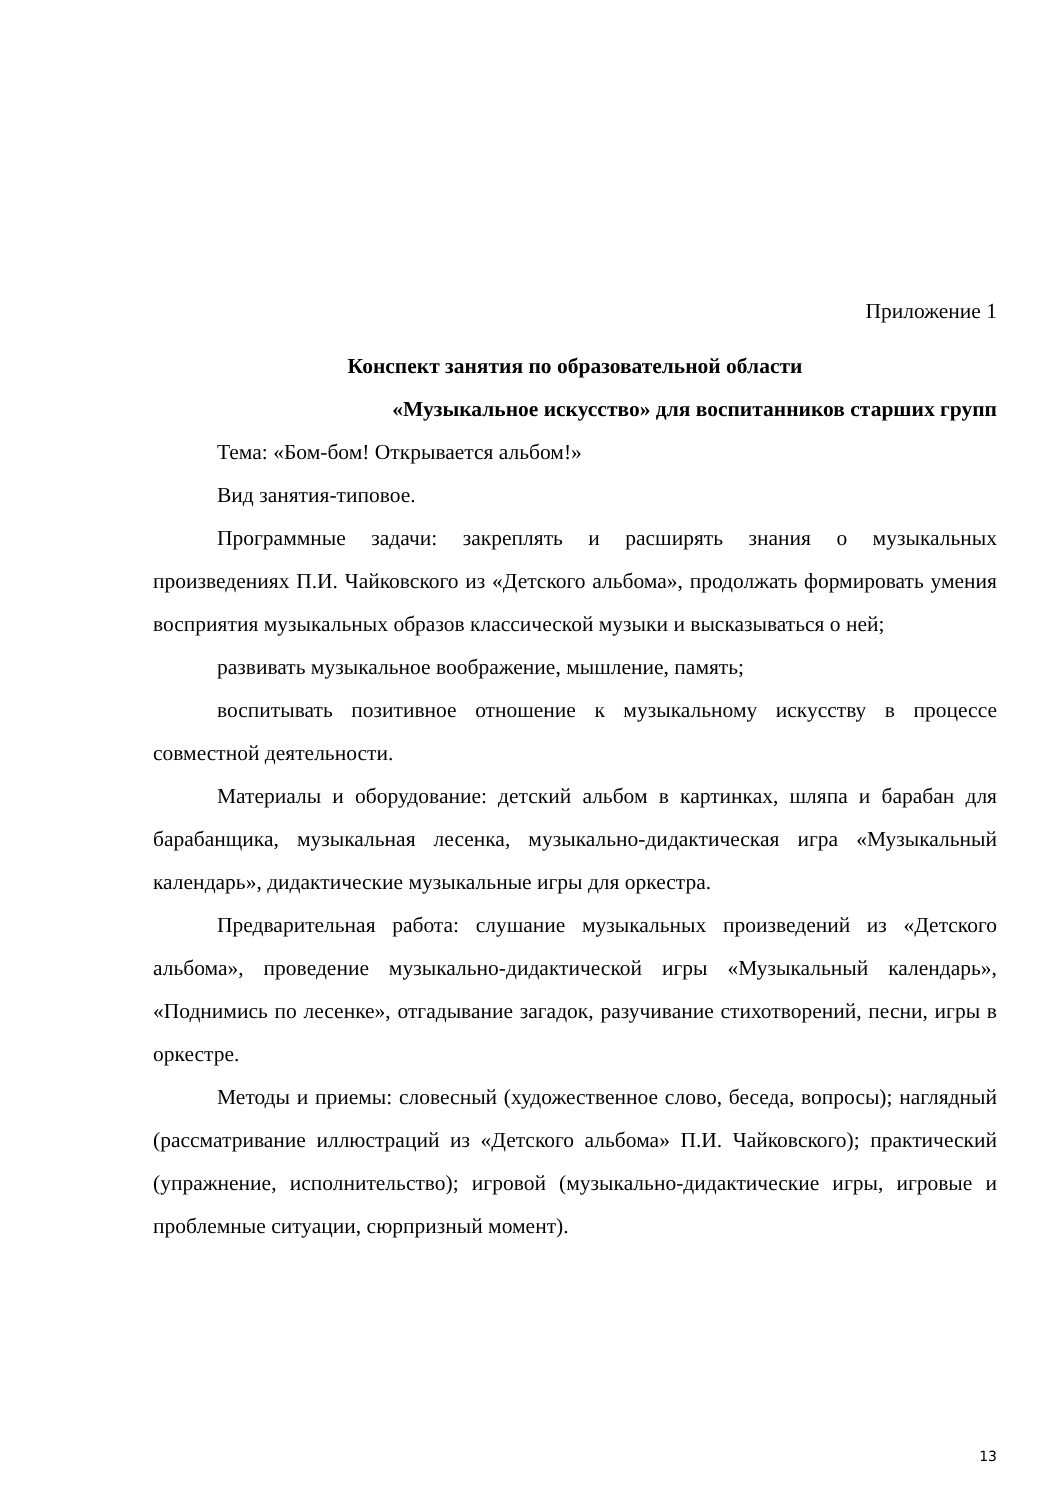Приложение 1
Конспект занятия по образовательной области
«Музыкальное искусство» для воспитанников старших групп
Тема: «Бом-бом! Открывается альбом!»
Вид занятия-типовое.
Программные задачи: закреплять и расширять знания о музыкальных произведениях П.И. Чайковского из «Детского альбома», продолжать формировать умения восприятия музыкальных образов классической музыки и высказываться о ней;
развивать музыкальное воображение, мышление, память;
воспитывать позитивное отношение к музыкальному искусству в процессе совместной деятельности.
Материалы и оборудование: детский альбом в картинках, шляпа и барабан для барабанщика, музыкальная лесенка, музыкально-дидактическая игра «Музыкальный календарь», дидактические музыкальные игры для оркестра.
Предварительная работа: слушание музыкальных произведений из «Детского альбома», проведение музыкально-дидактической игры «Музыкальный календарь», «Поднимись по лесенке», отгадывание загадок, разучивание стихотворений, песни, игры в оркестре.
Методы и приемы: словесный (художественное слово, беседа, вопросы); наглядный (рассматривание иллюстраций из «Детского альбома» П.И. Чайковского); практический (упражнение, исполнительство); игровой (музыкально-дидактические игры, игровые и проблемные ситуации, сюрпризный момент).
13